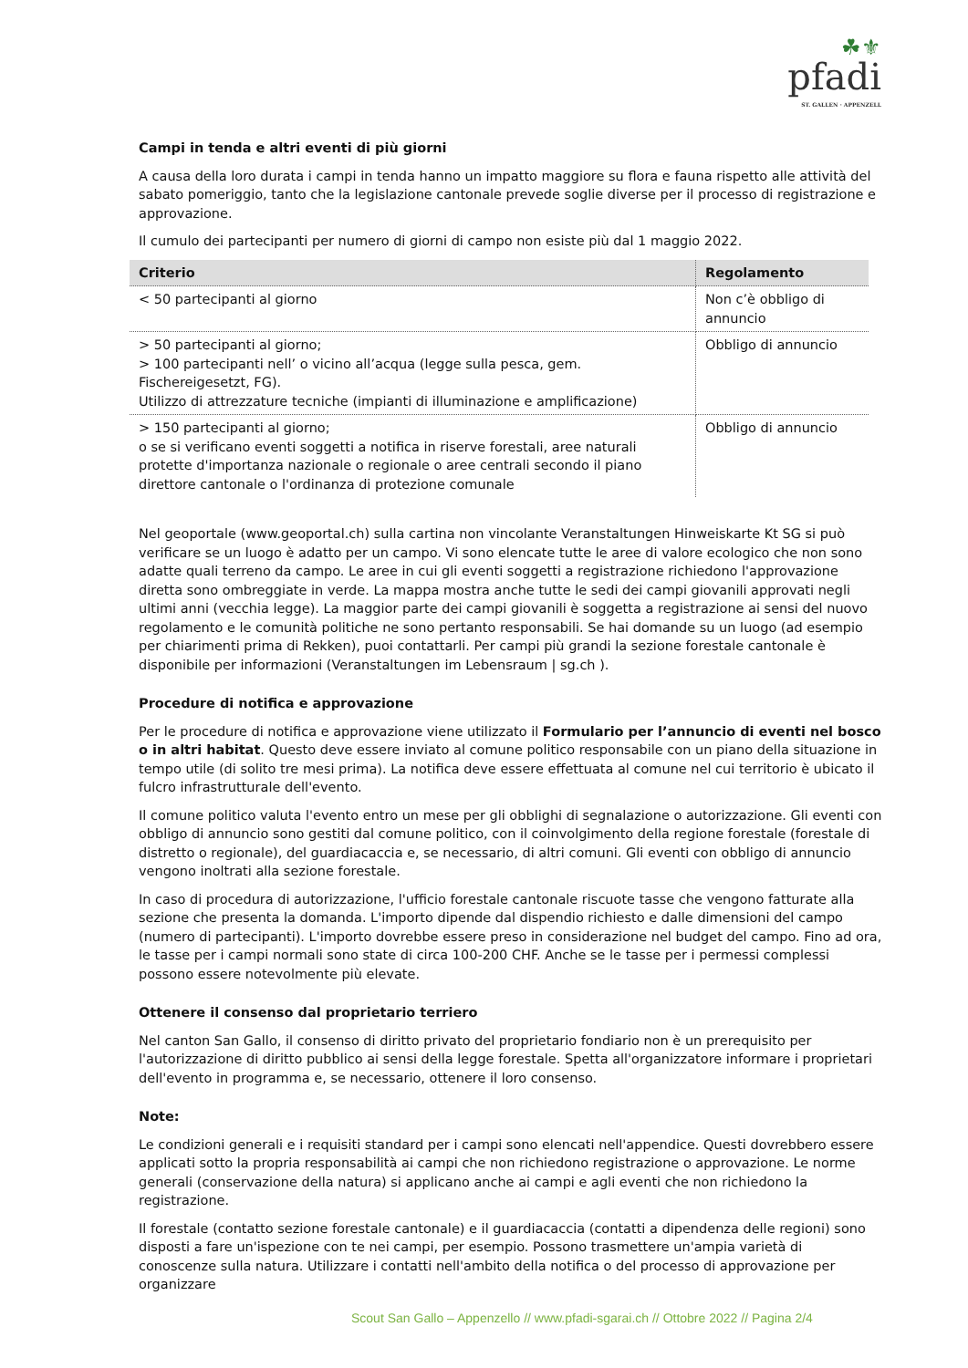☘⚜
pfadi
ST. GALLEN · APPENZELL
Campi in tenda e altri eventi di più giorni
A causa della loro durata i campi in tenda hanno un impatto maggiore su flora e fauna rispetto alle attività del sabato pomeriggio, tanto che la legislazione cantonale prevede soglie diverse per il processo di registrazione e approvazione.
Il cumulo dei partecipanti per numero di giorni di campo non esiste più dal 1 maggio 2022.
| Criterio | Regolamento |
| --- | --- |
| < 50 partecipanti al giorno | Non c’è obbligo di annuncio |
| > 50 partecipanti al giorno; > 100 partecipanti nell’ o vicino all’acqua (legge sulla pesca, gem. Fischereigesetzt, FG). Utilizzo di attrezzature tecniche (impianti di illuminazione e amplificazione) | Obbligo di annuncio |
| > 150 partecipanti al giorno; o se si verificano eventi soggetti a notifica in riserve forestali, aree naturali protette d'importanza nazionale o regionale o aree centrali secondo il piano direttore cantonale o l'ordinanza di protezione comunale | Obbligo di annuncio |
Nel geoportale (www.geoportal.ch) sulla cartina non vincolante Veranstaltungen Hinweiskarte Kt SG si può verificare se un luogo è adatto per un campo. Vi sono elencate tutte le aree di valore ecologico che non sono adatte quali terreno da campo. Le aree in cui gli eventi soggetti a registrazione richiedono l'approvazione diretta sono ombreggiate in verde. La mappa mostra anche tutte le sedi dei campi giovanili approvati negli ultimi anni (vecchia legge). La maggior parte dei campi giovanili è soggetta a registrazione ai sensi del nuovo regolamento e le comunità politiche ne sono pertanto responsabili. Se hai domande su un luogo (ad esempio per chiarimenti prima di Rekken), puoi contattarli. Per campi più grandi la sezione forestale cantonale è disponibile per informazioni (Veranstaltungen im Lebensraum | sg.ch ).
Procedure di notifica e approvazione
Per le procedure di notifica e approvazione viene utilizzato il Formulario per l’annuncio di eventi nel bosco o in altri habitat. Questo deve essere inviato al comune politico responsabile con un piano della situazione in tempo utile (di solito tre mesi prima). La notifica deve essere effettuata al comune nel cui territorio è ubicato il fulcro infrastrutturale dell'evento.
Il comune politico valuta l'evento entro un mese per gli obblighi di segnalazione o autorizzazione. Gli eventi con obbligo di annuncio sono gestiti dal comune politico, con il coinvolgimento della regione forestale (forestale di distretto o regionale), del guardiacaccia e, se necessario, di altri comuni. Gli eventi con obbligo di annuncio vengono inoltrati alla sezione forestale.
In caso di procedura di autorizzazione, l'ufficio forestale cantonale riscuote tasse che vengono fatturate alla sezione che presenta la domanda. L'importo dipende dal dispendio richiesto e dalle dimensioni del campo (numero di partecipanti). L'importo dovrebbe essere preso in considerazione nel budget del campo. Fino ad ora, le tasse per i campi normali sono state di circa 100-200 CHF. Anche se le tasse per i permessi complessi possono essere notevolmente più elevate.
Ottenere il consenso dal proprietario terriero
Nel canton San Gallo, il consenso di diritto privato del proprietario fondiario non è un prerequisito per l'autorizzazione di diritto pubblico ai sensi della legge forestale. Spetta all'organizzatore informare i proprietari dell'evento in programma e, se necessario, ottenere il loro consenso.
Note:
Le condizioni generali e i requisiti standard per i campi sono elencati nell'appendice. Questi dovrebbero essere applicati sotto la propria responsabilità ai campi che non richiedono registrazione o approvazione. Le norme generali (conservazione della natura) si applicano anche ai campi e agli eventi che non richiedono la registrazione.
Il forestale (contatto sezione forestale cantonale) e il guardiacaccia (contatti a dipendenza delle regioni) sono disposti a fare un'ispezione con te nei campi, per esempio. Possono trasmettere un'ampia varietà di conoscenze sulla natura. Utilizzare i contatti nell'ambito della notifica o del processo di approvazione per organizzare
Scout San Gallo – Appenzello // www.pfadi-sgarai.ch // Ottobre 2022 // Pagina 2/4